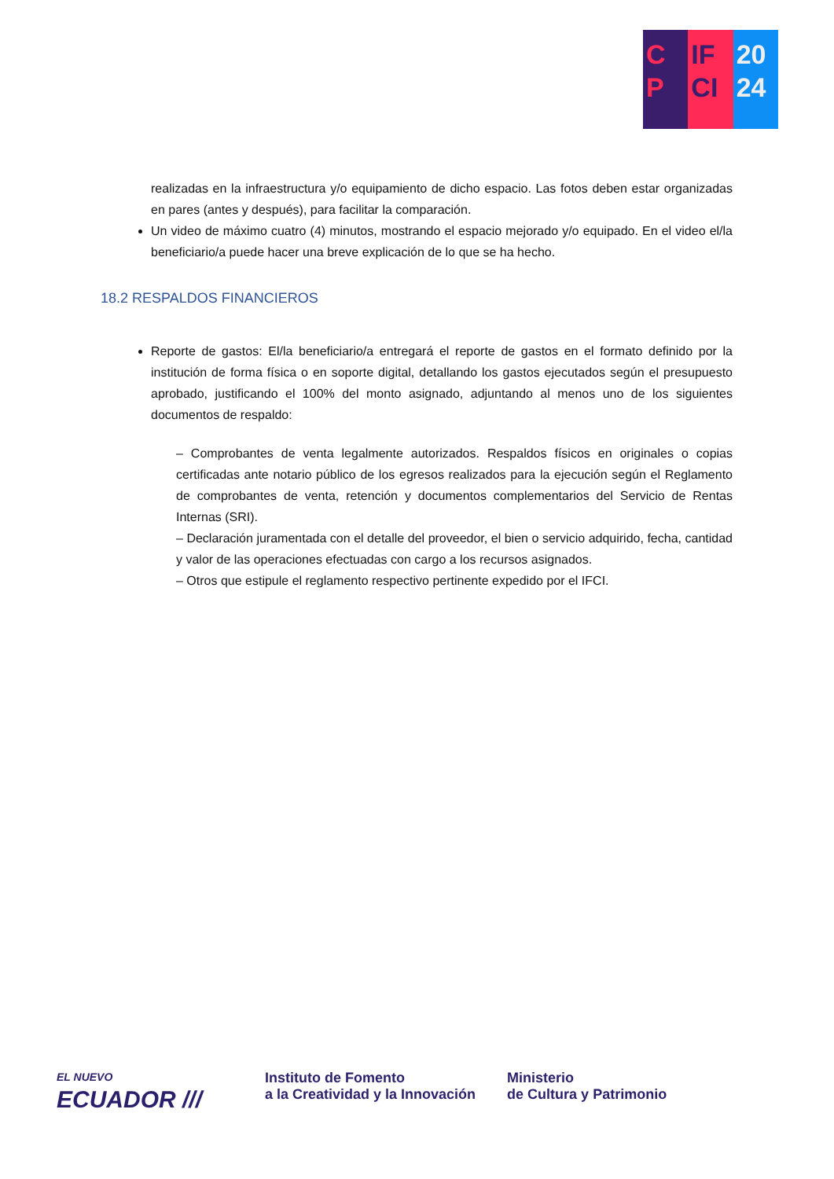C
P
IF
CI
20
24
realizadas en la infraestructura y/o equipamiento de dicho espacio. Las fotos deben estar organizadas en pares (antes y después), para facilitar la comparación.
Un video de máximo cuatro (4) minutos, mostrando el espacio mejorado y/o equipado. En el video el/la beneficiario/a puede hacer una breve explicación de lo que se ha hecho.
18.2 RESPALDOS FINANCIEROS
Reporte de gastos: El/la beneficiario/a entregará el reporte de gastos en el formato definido por la institución de forma física o en soporte digital, detallando los gastos ejecutados según el presupuesto aprobado, justificando el 100% del monto asignado, adjuntando al menos uno de los siguientes documentos de respaldo:
– Comprobantes de venta legalmente autorizados. Respaldos físicos en originales o copias certificadas ante notario público de los egresos realizados para la ejecución según el Reglamento de comprobantes de venta, retención y documentos complementarios del Servicio de Rentas Internas (SRI).
– Declaración juramentada con el detalle del proveedor, el bien o servicio adquirido, fecha, cantidad y valor de las operaciones efectuadas con cargo a los recursos asignados.
– Otros que estipule el reglamento respectivo pertinente expedido por el IFCI.
EL NUEVO
ECUADOR ///
Instituto de Fomento
a la Creatividad y la Innovación
Ministerio
de Cultura y Patrimonio